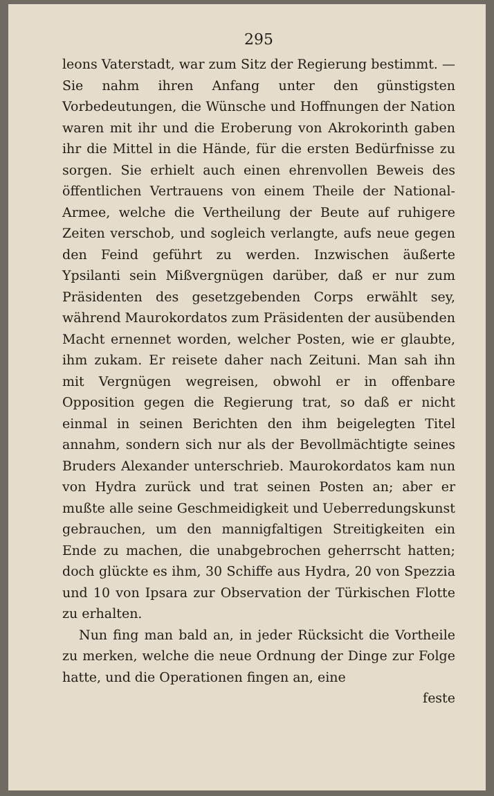295
leons Vaterstadt, war zum Sitz der Regierung be­stimmt. — Sie nahm ihren Anfang unter den gün­stigsten Vorbedeutungen, die Wünsche und Hoffnungen der Nation waren mit ihr und die Eroberung von Akrokorinth gaben ihr die Mittel in die Hände, für die ersten Bedürfnisse zu sorgen. Sie erhielt auch einen ehrenvollen Beweis des öffentlichen Vertrauens von einem Theile der National-Armee, welche die Vertheilung der Beute auf ruhigere Zeiten verschob, und sogleich verlangte, aufs neue gegen den Feind geführt zu werden. Inzwischen äußerte Ypsilanti sein Mißvergnügen darüber, daß er nur zum Präsidenten des gesetzgebenden Corps erwählt sey, während Mau­rokordatos zum Präsidenten der ausübenden Macht ernennet worden, welcher Posten, wie er glaubte, ihm zukam. Er reisete daher nach Zeituni. Man sah ihn mit Vergnügen wegreisen, obwohl er in offen­bare Opposition gegen die Regierung trat, so daß er nicht einmal in seinen Berichten den ihm beigelegten Titel annahm, sondern sich nur als der Bevollmäch­tigte seines Bruders Alexander unterschrieb. Mauro­kordatos kam nun von Hydra zurück und trat seinen Posten an; aber er mußte alle seine Geschmeidigkeit und Ueberredungskunst gebrauchen, um den mannig­faltigen Streitigkeiten ein Ende zu machen, die unab­gebrochen geherrscht hatten; doch glückte es ihm, 30 Schiffe aus Hydra, 20 von Spezzia und 10 von Ipsara zur Observation der Türkischen Flotte zu erhalten.
Nun fing man bald an, in jeder Rücksicht die Vor­theile zu merken, welche die neue Ordnung der Dinge zur Folge hatte, und die Operationen fingen an, eine
feste